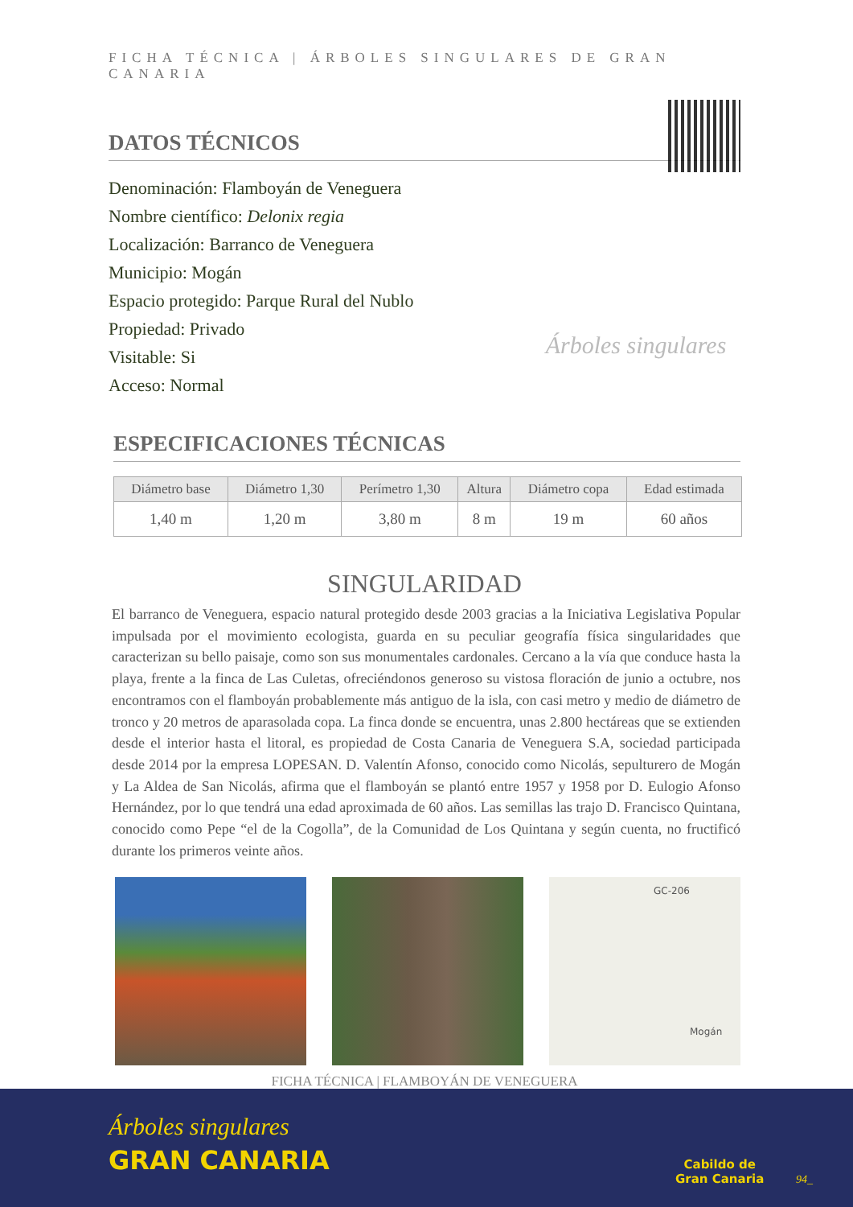FICHA TÉCNICA | ÁRBOLES SINGULARES DE GRAN CANARIA
DATOS TÉCNICOS
Denominación: Flamboyán de Veneguera
Nombre científico: Delonix regia
Localización: Barranco de Veneguera
Municipio: Mogán
Espacio protegido: Parque Rural del Nublo
Propiedad: Privado
Visitable: Si
Acceso: Normal
Árboles singulares
ESPECIFICACIONES TÉCNICAS
| Diámetro base | Diámetro 1,30 | Perímetro 1,30 | Altura | Diámetro copa | Edad estimada |
| --- | --- | --- | --- | --- | --- |
| 1,40 m | 1,20 m | 3,80 m | 8 m | 19 m | 60 años |
SINGULARIDAD
El barranco de Veneguera, espacio natural protegido desde 2003 gracias a la Iniciativa Legislativa Popular impulsada por el movimiento ecologista, guarda en su peculiar geografía física singularidades que caracterizan su bello paisaje, como son sus monumentales cardonales. Cercano a la vía que conduce hasta la playa, frente a la finca de Las Culetas, ofreciéndonos generoso su vistosa floración de junio a octubre, nos encontramos con el flamboyán probablemente más antiguo de la isla, con casi metro y medio de diámetro de tronco y 20 metros de aparasolada copa. La finca donde se encuentra, unas 2.800 hectáreas que se extienden desde el interior hasta el litoral, es propiedad de Costa Canaria de Veneguera S.A, sociedad participada desde 2014 por la empresa LOPESAN. D. Valentín Afonso, conocido como Nicolás, sepulturero de Mogán y La Aldea de San Nicolás, afirma que el flamboyán se plantó entre 1957 y 1958 por D. Eulogio Afonso Hernández, por lo que tendrá una edad aproximada de 60 años. Las semillas las trajo D. Francisco Quintana, conocido como Pepe “el de la Cogolla”, de la Comunidad de Los Quintana y según cuenta, no fructificó durante los primeros veinte años.
GC-206
Mogán
FICHA TÉCNICA | FLAMBOYÁN DE VENEGUERA
Árboles singulares
GRAN CANARIA
Cabildo de
Gran Canaria
94_